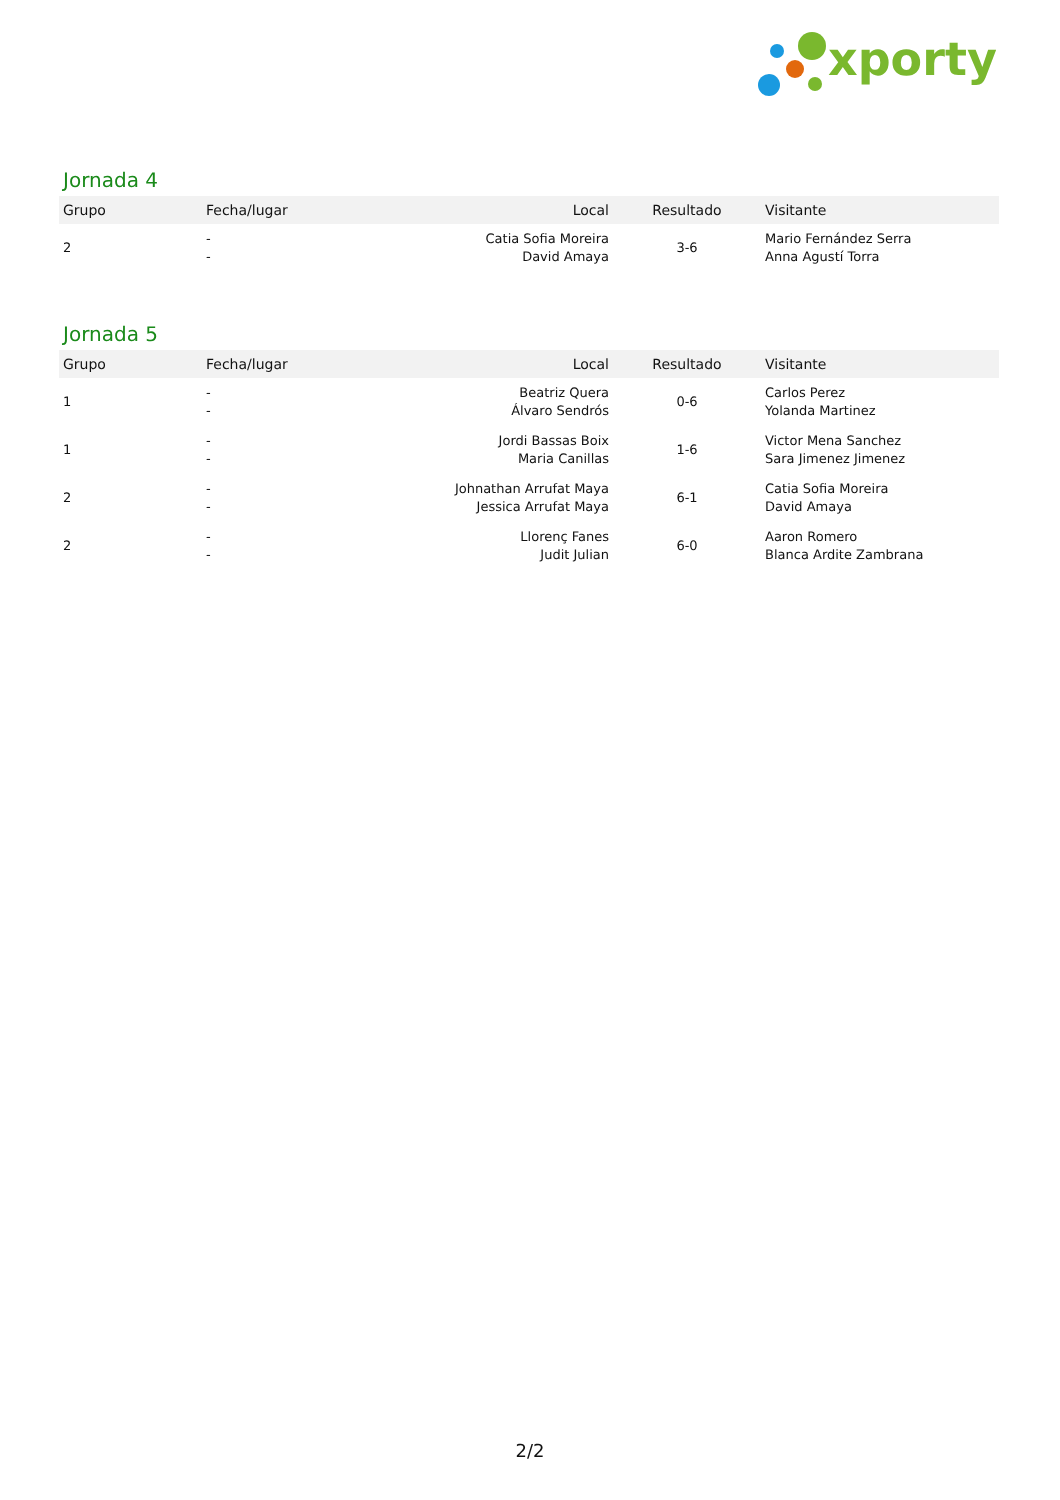xporty
Jornada 4
| Grupo | Fecha/lugar | Local | Resultado | Visitante |
| --- | --- | --- | --- | --- |
| 2 | - - | Catia Sofia Moreira David Amaya | 3-6 | Mario Fernández Serra Anna Agustí Torra |
Jornada 5
| Grupo | Fecha/lugar | Local | Resultado | Visitante |
| --- | --- | --- | --- | --- |
| 1 | - - | Beatriz Quera Álvaro Sendrós | 0-6 | Carlos Perez Yolanda Martinez |
| 1 | - - | Jordi Bassas Boix Maria Canillas | 1-6 | Victor Mena Sanchez Sara Jimenez Jimenez |
| 2 | - - | Johnathan Arrufat Maya Jessica Arrufat Maya | 6-1 | Catia Sofia Moreira David Amaya |
| 2 | - - | Llorenç Fanes Judit Julian | 6-0 | Aaron Romero Blanca Ardite Zambrana |
2/2